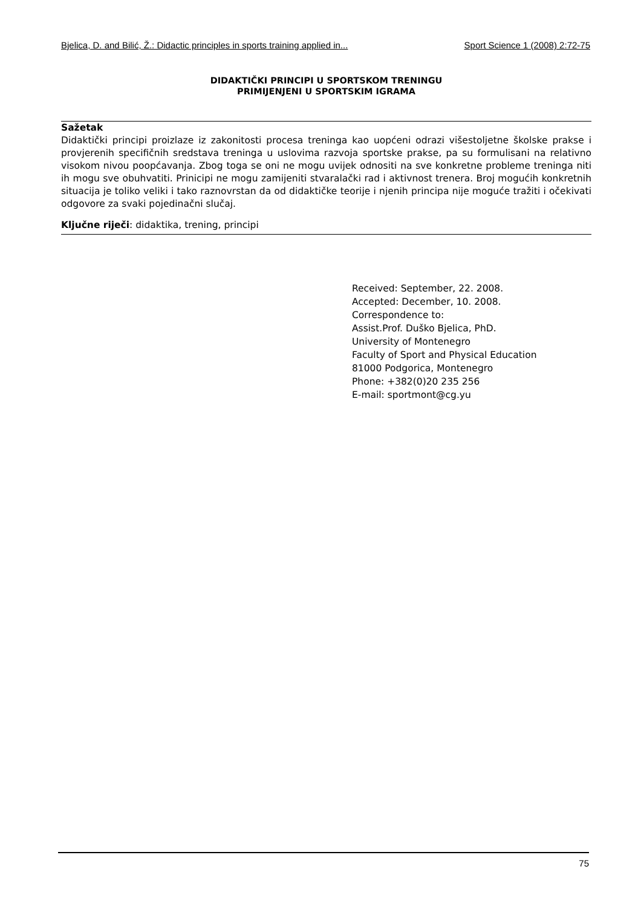Bjelica, D. and Bilić, Ž.: Didactic principles in sports training applied in... Sport Science 1 (2008) 2:72-75
DIDAKTIČKI PRINCIPI U SPORTSKOM TRENINGU
PRIMIJENJENI U SPORTSKIM IGRAMA
Sažetak
Didaktički principi proizlaze iz zakonitosti procesa treninga kao uopćeni odrazi višestoljetne školske prakse i provjerenih specifičnih sredstava treninga u uslovima razvoja sportske prakse, pa su formulisani na relativno visokom nivou poopćavanja. Zbog toga se oni ne mogu uvijek odnositi na sve konkretne probleme treninga niti ih mogu sve obuhvatiti. Prinicipi ne mogu zamijeniti stvaralački rad i aktivnost trenera. Broj mogućih konkretnih situacija je toliko veliki i tako raznovrstan da od didaktičke teorije i njenih principa nije moguće tražiti i očekivati odgovore za svaki pojedinačni slučaj.
Ključne riječi: didaktika, trening, principi
Received: September, 22. 2008.
Accepted: December, 10. 2008.
Correspondence to:
Assist.Prof. Duško Bjelica, PhD.
University of Montenegro
Faculty of Sport and Physical Education
81000 Podgorica, Montenegro
Phone: +382(0)20 235 256
E-mail: sportmont@cg.yu
75